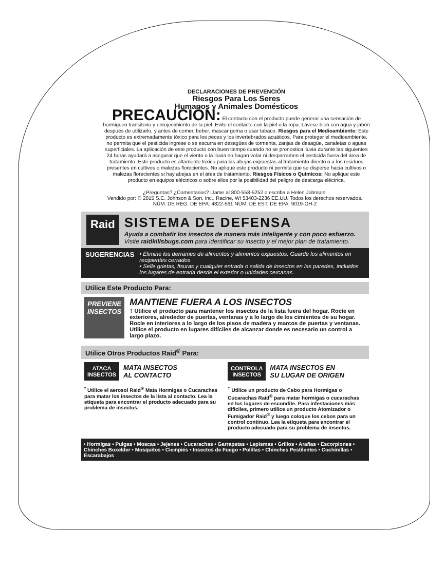DECLARACIONES DE PREVENCIÓN
Riesgos Para Los Seres
Humanos y Animales Domésticos
PRECAUCIÓN: El contacto con el producto puede generar una sensación de hormigueo transitorio y enrojecimiento de la piel. Evite el contacto con la piel o la ropa. Lávese bien con agua y jabón después de utilizarlo, y antes de comer, beber, mascar goma o usar tabaco. Riesgos para el Medioambiente: Este producto es extremadamente tóxico para los peces y los invertebrados acuáticos. Para proteger el medioambiente, no permita que el pesticida ingrese o se escurra en desagües de tormenta, zanjas de desagüe, canaletas o aguas superficiales. La aplicación de este producto con buen tiempo cuando no se pronostica lluvia durante las siguientes 24 horas ayudará a asegurar que el viento o la lluvia no hagan volar ni desparramen el pesticida fuera del área de tratamiento. Este producto es altamente tóxico para las abejas expuestas al tratamiento directo o a los residuos presentes en cultivos o malezas florecientes. No aplique este producto ni permita que se disperse hacia cultivos o malezas florecientes si hay abejas en el área de tratamiento. Riesgos Físicos o Químicos: No aplique este producto en equipos eléctricos o sobre ellos por la posibilidad del peligro de descarga eléctrica.
¿Preguntas? ¿Comentarios? Llame al 800-558-5252 o escriba a Helen Johnson.
Vendido por: © 2015 S.C. Johnson & Son, Inc., Racine, WI 53403-2236 EE.UU. Todos los derechos reservados.
NÚM. DE REG. DE EPA: 4822-561 NÚM. DE EST. DE EPA: 9019-OH-2
Raid
SISTEMA DE DEFENSA
Ayuda a combatir los insectos de manera más inteligente y con poco esfuerzo.
Visite raidkillsbugs.com para identificar su insecto y el mejor plan de tratamiento.
SUGERENCIAS
• Elimine los derrames de alimentos y alimentos expuestos. Guarde los alimentos en recipientes cerrados
• Selle grietas, fisuras y cualquier entrada o salida de insectos en las paredes, incluidos los lugares de entrada desde el exterior o unidades cercanas.
Utilice Este Producto Para:
PREVIENE
INSECTOS
MANTIENE FUERA A LOS INSECTOS
‡ Utilice el producto para mantener los insectos de la lista fuera del hogar. Rocíe en exteriores, alrededor de puertas, ventanas y a lo largo de los cimientos de su hogar. Rocíe en interiores a lo largo de los pisos de madera y marcos de puertas y ventanas. Utilice el producto en lugares difíciles de alcanzar donde es necesario un control a largo plazo.
Utilice Otros Productos Raid<sup>®</sup> Para:
ATACA
INSECTOS MATA INSECTOS
AL CONTACTO
<sup>*</sup> Utilice el aerosol Raid<sup>®</sup> Mata Hormigas o Cucarachas para matar los insectos de la lista al contacto. Lea la etiqueta para encontrar el producto adecuado para su problema de insectos.
CONTROLA
INSECTOS MATA INSECTOS EN
SU LUGAR DE ORIGEN
<sup>†</sup> Utilice un producto de Cebo para Hormigas o Cucarachas Raid<sup>®</sup> para matar hormigas o cucarachas en los lugares de escondite. Para infestaciones más difíciles, primero utilice un producto Atomizador o Fumigador Raid<sup>®</sup> y luego coloque los cebos para un control continuo. Lea la etiqueta para encontrar el producto adecuado para su problema de insectos.
• Hormigas • Pulgas • Moscas • Jejenes • Cucarachas • Garrapatas • Lepismas • Grillos • Arañas • Escorpiones • Chinches Boxelder • Mosquitos • Ciempiés • Insectos de Fuego • Polillas • Chinches Pestilentes • Cochinillas • Escarabajos